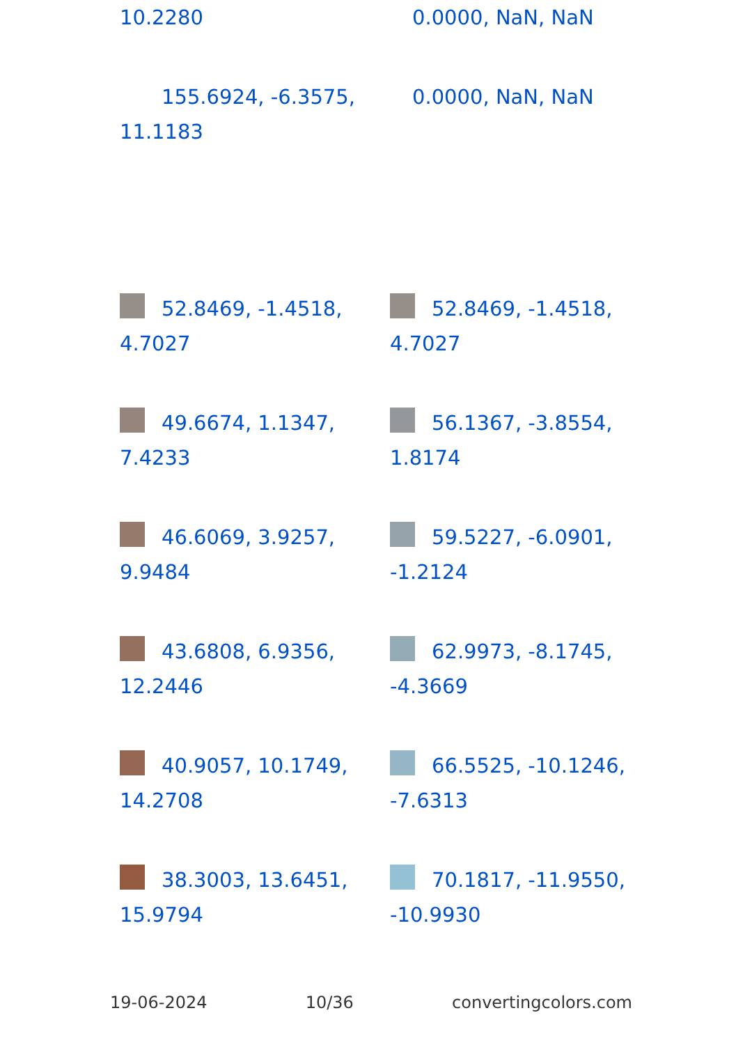10.2280 0.0000, NaN, NaN
155.6924, -6.3575,
11.1183
0.0000, NaN, NaN
52.8469, -1.4518,
4.7027
52.8469, -1.4518,
4.7027
49.6674, 1.1347,
7.4233
56.1367, -3.8554,
1.8174
46.6069, 3.9257,
9.9484
59.5227, -6.0901,
-1.2124
43.6808, 6.9356,
12.2446
62.9973, -8.1745,
-4.3669
40.9057, 10.1749,
14.2708
66.5525, -10.1246,
-7.6313
38.3003, 13.6451,
15.9794
70.1817, -11.9550,
-10.9930
19-06-2024 10/36 convertingcolors.com